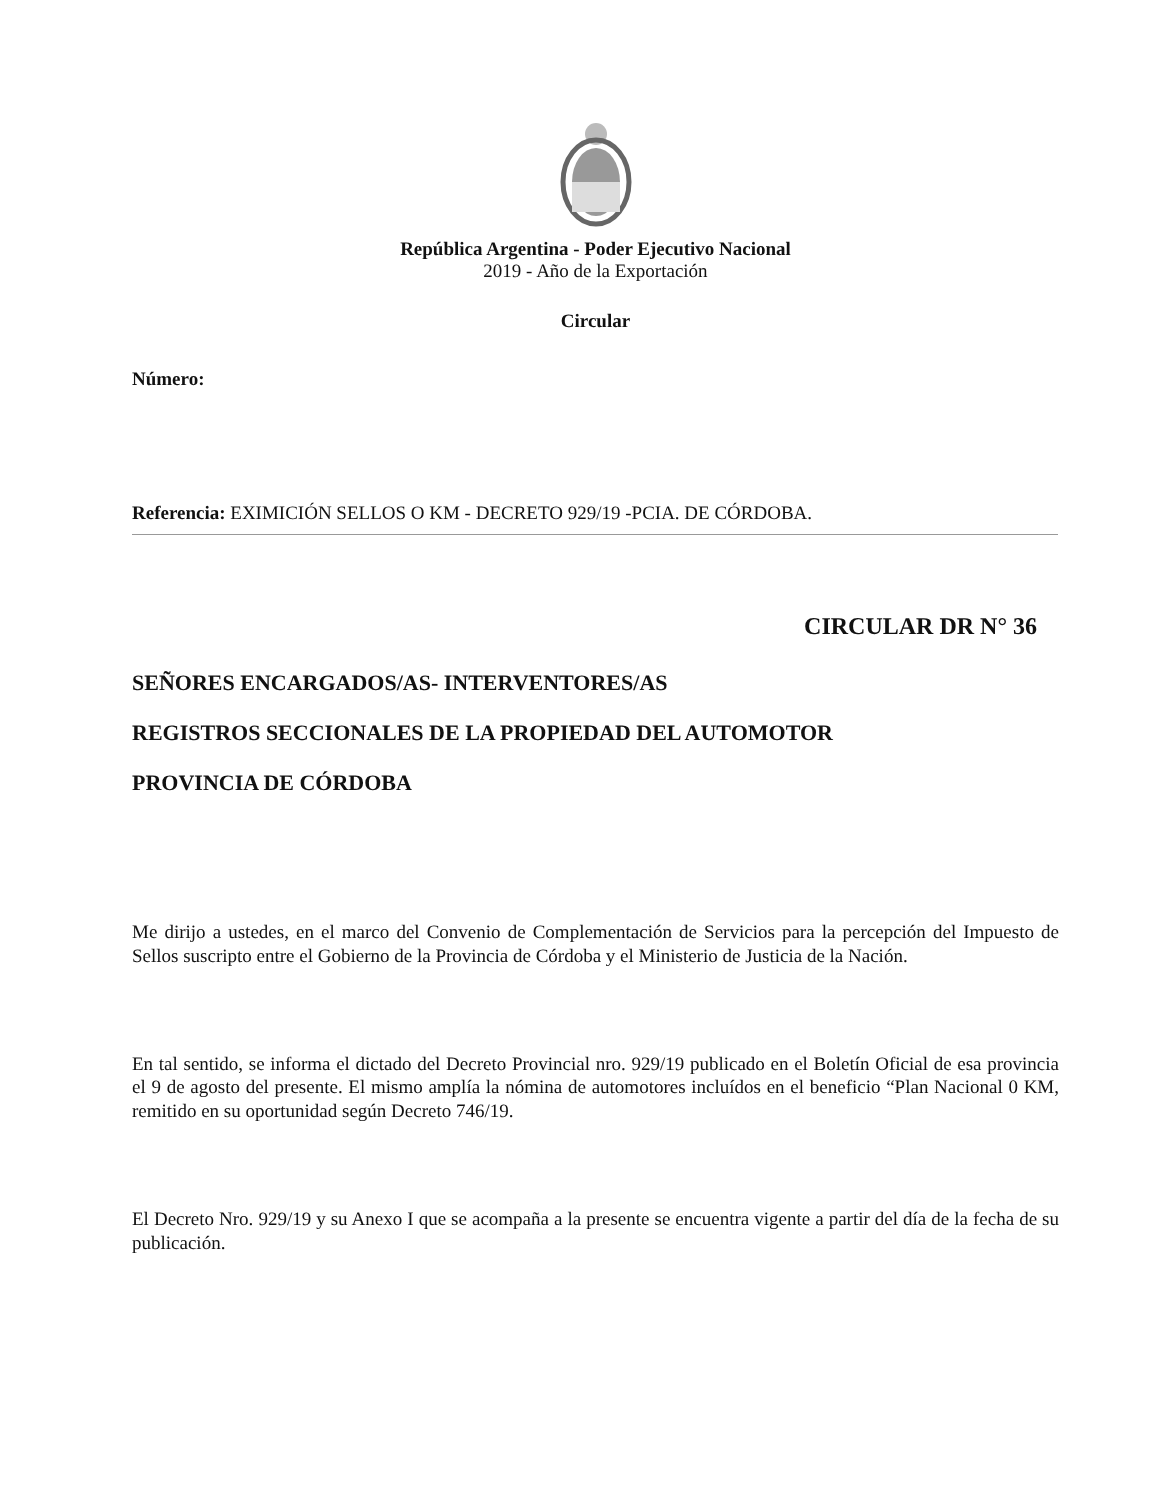República Argentina - Poder Ejecutivo Nacional
2019 - Año de la Exportación
Circular
Número:
Referencia: EXIMICIÓN SELLOS O KM - DECRETO 929/19 -PCIA. DE CÓRDOBA.
CIRCULAR DR N° 36
SEÑORES ENCARGADOS/AS- INTERVENTORES/AS
REGISTROS SECCIONALES DE LA PROPIEDAD DEL AUTOMOTOR
PROVINCIA DE CÓRDOBA
Me dirijo a ustedes, en el marco del Convenio de Complementación de Servicios para la percepción del Impuesto de Sellos suscripto entre el Gobierno de la Provincia de Córdoba y el Ministerio de Justicia de la Nación.
En tal sentido, se informa el dictado del Decreto Provincial nro. 929/19 publicado en el Boletín Oficial de esa provincia el 9 de agosto del presente. El mismo amplía la nómina de automotores incluídos en el beneficio “Plan Nacional 0 KM, remitido en su oportunidad según Decreto 746/19.
El Decreto Nro. 929/19 y su Anexo I que se acompaña a la presente se encuentra vigente a partir del día de la fecha de su publicación.